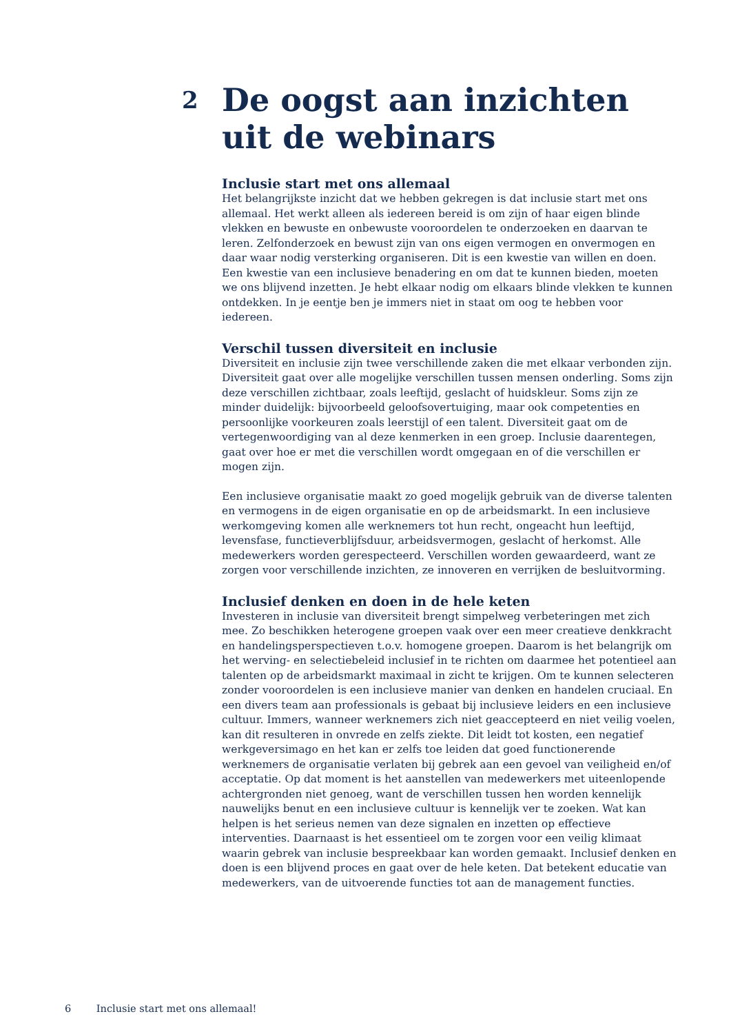2 De oogst aan inzichten uit de webinars
Inclusie start met ons allemaal
Het belangrijkste inzicht dat we hebben gekregen is dat inclusie start met ons allemaal. Het werkt alleen als iedereen bereid is om zijn of haar eigen blinde vlekken en bewuste en onbewuste vooroordelen te onderzoeken en daarvan te leren. Zelfonderzoek en bewust zijn van ons eigen vermogen en onvermogen en daar waar nodig versterking organiseren. Dit is een kwestie van willen en doen. Een kwestie van een inclusieve benadering en om dat te kunnen bieden, moeten we ons blijvend inzetten. Je hebt elkaar nodig om elkaars blinde vlekken te kunnen ontdekken. In je eentje ben je immers niet in staat om oog te hebben voor iedereen.
Verschil tussen diversiteit en inclusie
Diversiteit en inclusie zijn twee verschillende zaken die met elkaar verbonden zijn. Diversiteit gaat over alle mogelijke verschillen tussen mensen onderling. Soms zijn deze verschillen zichtbaar, zoals leeftijd, geslacht of huidskleur. Soms zijn ze minder duidelijk: bijvoorbeeld geloofsovertuiging, maar ook competenties en persoonlijke voorkeuren zoals leerstijl of een talent. Diversiteit gaat om de vertegenwoordiging van al deze kenmerken in een groep. Inclusie daarentegen, gaat over hoe er met die verschillen wordt omgegaan en of die verschillen er mogen zijn.
Een inclusieve organisatie maakt zo goed mogelijk gebruik van de diverse talenten en vermogens in de eigen organisatie en op de arbeidsmarkt. In een inclusieve werkomgeving komen alle werknemers tot hun recht, ongeacht hun leeftijd, levensfase, functieverblijfsduur, arbeidsvermogen, geslacht of herkomst. Alle medewerkers worden gerespecteerd. Verschillen worden gewaardeerd, want ze zorgen voor verschillende inzichten, ze innoveren en verrijken de besluitvorming.
Inclusief denken en doen in de hele keten
Investeren in inclusie van diversiteit brengt simpelweg verbeteringen met zich mee. Zo beschikken heterogene groepen vaak over een meer creatieve denkkracht en handelingsperspectieven t.o.v. homogene groepen. Daarom is het belangrijk om het werving- en selectiebeleid inclusief in te richten om daarmee het potentieel aan talenten op de arbeidsmarkt maximaal in zicht te krijgen. Om te kunnen selecteren zonder vooroordelen is een inclusieve manier van denken en handelen cruciaal. En een divers team aan professionals is gebaat bij inclusieve leiders en een inclusieve cultuur. Immers, wanneer werknemers zich niet geaccepteerd en niet veilig voelen, kan dit resulteren in onvrede en zelfs ziekte. Dit leidt tot kosten, een negatief werkgeversimago en het kan er zelfs toe leiden dat goed functionerende werknemers de organisatie verlaten bij gebrek aan een gevoel van veiligheid en/of acceptatie. Op dat moment is het aanstellen van medewerkers met uiteenlopende achtergronden niet genoeg, want de verschillen tussen hen worden kennelijk nauwelijks benut en een inclusieve cultuur is kennelijk ver te zoeken. Wat kan helpen is het serieus nemen van deze signalen en inzetten op effectieve interventies. Daarnaast is het essentieel om te zorgen voor een veilig klimaat waarin gebrek van inclusie bespreekbaar kan worden gemaakt. Inclusief denken en doen is een blijvend proces en gaat over de hele keten. Dat betekent educatie van medewerkers, van de uitvoerende functies tot aan de management functies.
6 Inclusie start met ons allemaal!